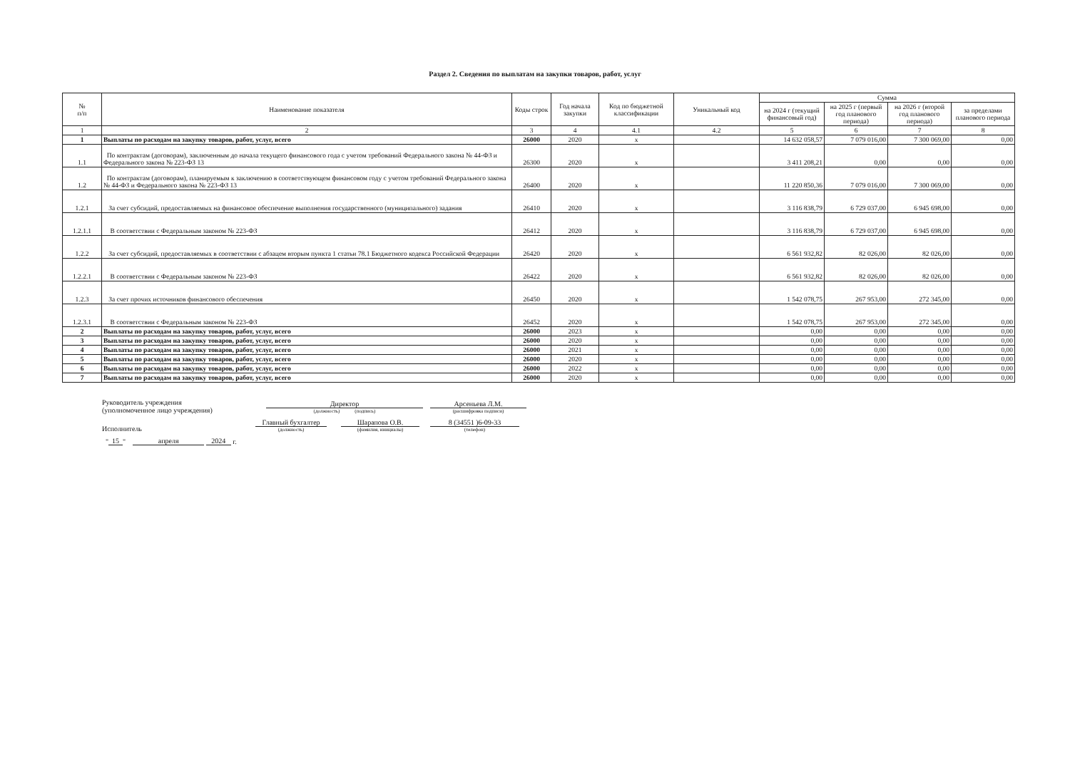Раздел 2. Сведения по выплатам на закупки товаров, работ, услуг
| № п/п | Наименование показателя | Коды строк | Год начала закупки | Код по бюджетной классификации | Уникальный код | Сумма | | | |
| --- | --- | --- | --- | --- | --- | --- | --- | --- | --- |
| | | | | | | на 2024 г (текущий финансовый год) | на 2025 г (первый год планового периода) | на 2026 г (второй год планового периода) | за пределами планового периода |
| 1 | 2 | 3 | 4 | 4.1 | 4.2 | 5 | 6 | 7 | 8 |
| 1 | Выплаты по расходам на закупку товаров, работ, услуг, всего | 26000 | 2020 | x | | 14 632 058,57 | 7 079 016,00 | 7 300 069,00 | 0,00 |
| 1.1 | По контрактам (договорам), заключенным до начала текущего финансового года с учетом требований Федерального закона № 44-ФЗ и Федерального закона № 223-ФЗ 13 | 26300 | 2020 | x | | 3 411 208,21 | 0,00 | 0,00 | 0,00 |
| 1.2 | По контрактам (договорам), планируемым к заключению в соответствующем финансовом году с учетом требований Федерального закона № 44-ФЗ и Федерального закона № 223-ФЗ 13 | 26400 | 2020 | x | | 11 220 850,36 | 7 079 016,00 | 7 300 069,00 | 0,00 |
| 1.2.1 | За счет субсидий, предоставляемых на финансовое обеспечение выполнения государственного (муниципального) задания | 26410 | 2020 | x | | 3 116 838,79 | 6 729 037,00 | 6 945 698,00 | 0,00 |
| 1.2.1.1 | В соответствии с Федеральным законом № 223-ФЗ | 26412 | 2020 | x | | 3 116 838,79 | 6 729 037,00 | 6 945 698,00 | 0,00 |
| 1.2.2 | За счет субсидий, предоставляемых в соответствии с абзацем вторым пункта 1 статьи 78.1 Бюджетного кодекса Российской Федерации | 26420 | 2020 | x | | 6 561 932,82 | 82 026,00 | 82 026,00 | 0,00 |
| 1.2.2.1 | В соответствии с Федеральным законом № 223-ФЗ | 26422 | 2020 | x | | 6 561 932,82 | 82 026,00 | 82 026,00 | 0,00 |
| 1.2.3 | За счет прочих источников финансового обеспечения | 26450 | 2020 | x | | 1 542 078,75 | 267 953,00 | 272 345,00 | 0,00 |
| 1.2.3.1 | В соответствии с Федеральным законом № 223-ФЗ | 26452 | 2020 | x | | 1 542 078,75 | 267 953,00 | 272 345,00 | 0,00 |
| 2 | Выплаты по расходам на закупку товаров, работ, услуг, всего | 26000 | 2023 | x | | 0,00 | 0,00 | 0,00 | 0,00 |
| 3 | Выплаты по расходам на закупку товаров, работ, услуг, всего | 26000 | 2020 | x | | 0,00 | 0,00 | 0,00 | 0,00 |
| 4 | Выплаты по расходам на закупку товаров, работ, услуг, всего | 26000 | 2021 | x | | 0,00 | 0,00 | 0,00 | 0,00 |
| 5 | Выплаты по расходам на закупку товаров, работ, услуг, всего | 26000 | 2020 | x | | 0,00 | 0,00 | 0,00 | 0,00 |
| 6 | Выплаты по расходам на закупку товаров, работ, услуг, всего | 26000 | 2022 | x | | 0,00 | 0,00 | 0,00 | 0,00 |
| 7 | Выплаты по расходам на закупку товаров, работ, услуг, всего | 26000 | 2020 | x | | 0,00 | 0,00 | 0,00 | 0,00 |
Руководитель учреждения
(уполномоченное лицо учреждения)
Директор
(должность) (подпись)
Арсеньева Л.М.
(расшифровка подписи)
Исполнитель
Главный бухгалтер
(должность)
Шарапова О.В.
(фамилия, инициалы)
8 (34551 )6-09-33
(телефон)
" 15 " апреля 2024 г.